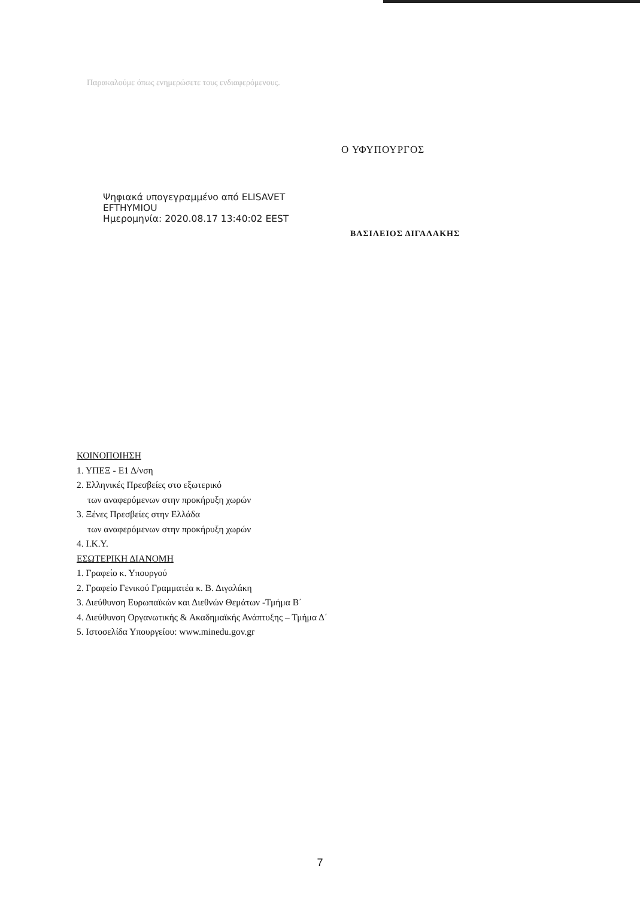Παρακαλούμε όπως ενημερώσετε τους ενδιαφερόμενους.
Ο ΥΦΥΠΟΥΡΓΟΣ
Ψηφιακά υπογεγραμμένο από ELISAVET
EFTHYMIOU
Ημερομηνία: 2020.08.17 13:40:02 EEST
ΒΑΣΙΛΕΙΟΣ ΔΙΓΑΛΑΚΗΣ
ΚΟΙΝΟΠΟΙΗΣΗ
1. ΥΠΕΞ - Ε1 Δ/νση
2. Ελληνικές Πρεσβείες στο εξωτερικό
των αναφερόμενων στην προκήρυξη χωρών
3. Ξένες Πρεσβείες στην Ελλάδα
των αναφερόμενων στην προκήρυξη χωρών
4. Ι.Κ.Υ.
ΕΣΩΤΕΡΙΚΗ ΔΙΑΝΟΜΗ
1. Γραφείο κ. Υπουργού
2. Γραφείο Γενικού Γραμματέα κ. Β. Διγαλάκη
3. Διεύθυνση Ευρωπαϊκών και Διεθνών Θεμάτων -Τμήμα Β΄
4. Διεύθυνση Οργανωτικής & Ακαδημαϊκής Ανάπτυξης – Τμήμα Δ΄
5. Ιστοσελίδα Υπουργείου: www.minedu.gov.gr
7